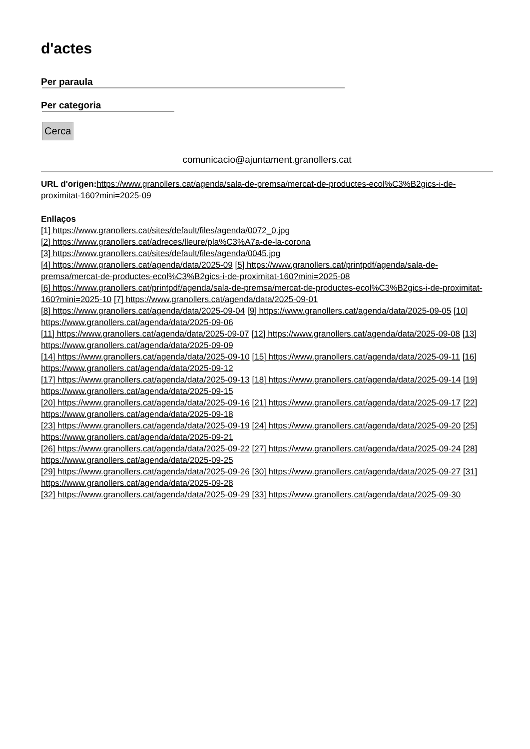d'actes
Per paraula
Per categoria
Cerca
comunicacio@ajuntament.granollers.cat
URL d'origen: https://www.granollers.cat/agenda/sala-de-premsa/mercat-de-productes-ecol%C3%B2gics-i-de-proximitat-160?mini=2025-09
Enllaços
[1] https://www.granollers.cat/sites/default/files/agenda/0072_0.jpg
[2] https://www.granollers.cat/adreces/lleure/pla%C3%A7a-de-la-corona
[3] https://www.granollers.cat/sites/default/files/agenda/0045.jpg
[4] https://www.granollers.cat/agenda/data/2025-09 [5] https://www.granollers.cat/printpdf/agenda/sala-de-premsa/mercat-de-productes-ecol%C3%B2gics-i-de-proximitat-160?mini=2025-08
[6] https://www.granollers.cat/printpdf/agenda/sala-de-premsa/mercat-de-productes-ecol%C3%B2gics-i-de-proximitat-160?mini=2025-10 [7] https://www.granollers.cat/agenda/data/2025-09-01
[8] https://www.granollers.cat/agenda/data/2025-09-04 [9] https://www.granollers.cat/agenda/data/2025-09-05 [10] https://www.granollers.cat/agenda/data/2025-09-06
[11] https://www.granollers.cat/agenda/data/2025-09-07 [12] https://www.granollers.cat/agenda/data/2025-09-08 [13] https://www.granollers.cat/agenda/data/2025-09-09
[14] https://www.granollers.cat/agenda/data/2025-09-10 [15] https://www.granollers.cat/agenda/data/2025-09-11 [16] https://www.granollers.cat/agenda/data/2025-09-12
[17] https://www.granollers.cat/agenda/data/2025-09-13 [18] https://www.granollers.cat/agenda/data/2025-09-14 [19] https://www.granollers.cat/agenda/data/2025-09-15
[20] https://www.granollers.cat/agenda/data/2025-09-16 [21] https://www.granollers.cat/agenda/data/2025-09-17 [22] https://www.granollers.cat/agenda/data/2025-09-18
[23] https://www.granollers.cat/agenda/data/2025-09-19 [24] https://www.granollers.cat/agenda/data/2025-09-20 [25] https://www.granollers.cat/agenda/data/2025-09-21
[26] https://www.granollers.cat/agenda/data/2025-09-22 [27] https://www.granollers.cat/agenda/data/2025-09-24 [28] https://www.granollers.cat/agenda/data/2025-09-25
[29] https://www.granollers.cat/agenda/data/2025-09-26 [30] https://www.granollers.cat/agenda/data/2025-09-27 [31] https://www.granollers.cat/agenda/data/2025-09-28
[32] https://www.granollers.cat/agenda/data/2025-09-29 [33] https://www.granollers.cat/agenda/data/2025-09-30